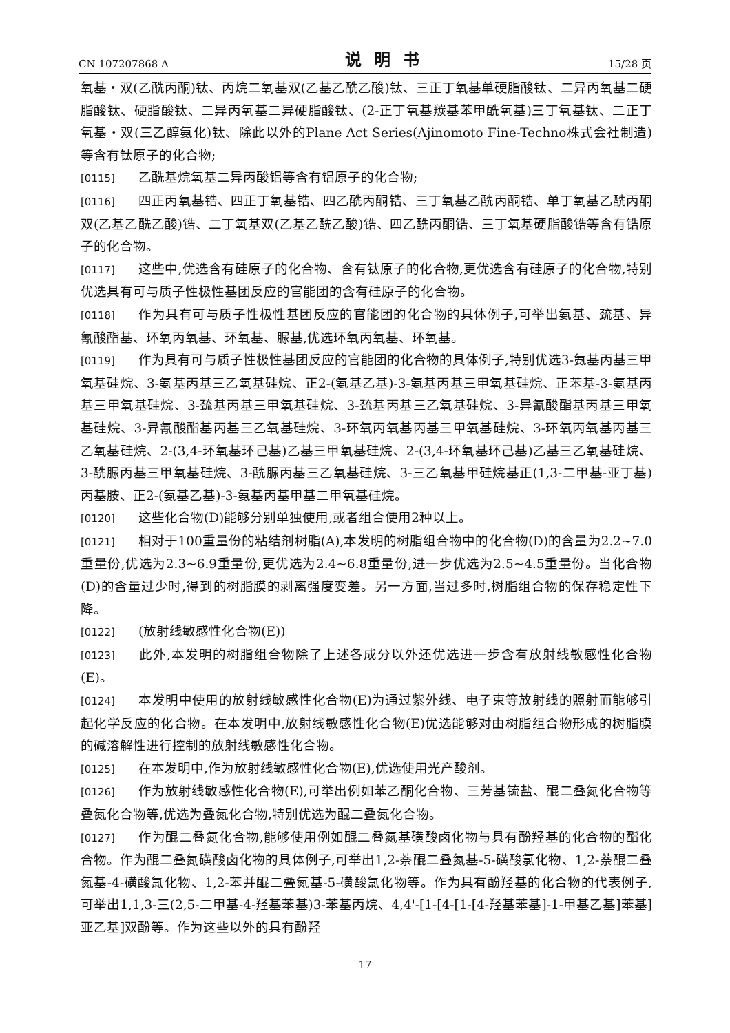CN 107207868 A 说明书 15/28 页
氧基・双(乙酰丙酮)钛、丙烷二氧基双(乙基乙酰乙酸)钛、三正丁氧基单硬脂酸钛、二异丙氧基二硬脂酸钛、硬脂酸钛、二异丙氧基二异硬脂酸钛、(2-正丁氧基羰基苯甲酰氧基)三丁氧基钛、二正丁氧基・双(三乙醇氨化)钛、除此以外的Plane Act Series(Ajinomoto Fine-Techno株式会社制造)等含有钛原子的化合物;
[0115] 乙酰基烷氧基二异丙酸铝等含有铝原子的化合物;
[0116] 四正丙氧基锆、四正丁氧基锆、四乙酰丙酮锆、三丁氧基乙酰丙酮锆、单丁氧基乙酰丙酮双(乙基乙酰乙酸)锆、二丁氧基双(乙基乙酰乙酸)锆、四乙酰丙酮锆、三丁氧基硬脂酸锆等含有锆原子的化合物。
[0117] 这些中,优选含有硅原子的化合物、含有钛原子的化合物,更优选含有硅原子的化合物,特别优选具有可与质子性极性基团反应的官能团的含有硅原子的化合物。
[0118] 作为具有可与质子性极性基团反应的官能团的化合物的具体例子,可举出氨基、巯基、异氰酸酯基、环氧丙氧基、环氧基、脲基,优选环氧丙氧基、环氧基。
[0119] 作为具有可与质子性极性基团反应的官能团的化合物的具体例子,特别优选3-氨基丙基三甲氧基硅烷、3-氨基丙基三乙氧基硅烷、正2-(氨基乙基)-3-氨基丙基三甲氧基硅烷、正苯基-3-氨基丙基三甲氧基硅烷、3-巯基丙基三甲氧基硅烷、3-巯基丙基三乙氧基硅烷、3-异氰酸酯基丙基三甲氧基硅烷、3-异氰酸酯基丙基三乙氧基硅烷、3-环氧丙氧基丙基三甲氧基硅烷、3-环氧丙氧基丙基三乙氧基硅烷、2-(3,4-环氧基环己基)乙基三甲氧基硅烷、2-(3,4-环氧基环己基)乙基三乙氧基硅烷、3-酰脲丙基三甲氧基硅烷、3-酰脲丙基三乙氧基硅烷、3-三乙氧基甲硅烷基正(1,3-二甲基-亚丁基)丙基胺、正2-(氨基乙基)-3-氨基丙基甲基二甲氧基硅烷。
[0120] 这些化合物(D)能够分别单独使用,或者组合使用2种以上。
[0121] 相对于100重量份的粘结剂树脂(A),本发明的树脂组合物中的化合物(D)的含量为2.2~7.0重量份,优选为2.3~6.9重量份,更优选为2.4~6.8重量份,进一步优选为2.5~4.5重量份。当化合物(D)的含量过少时,得到的树脂膜的剥离强度变差。另一方面,当过多时,树脂组合物的保存稳定性下降。
[0122] (放射线敏感性化合物(E))
[0123] 此外,本发明的树脂组合物除了上述各成分以外还优选进一步含有放射线敏感性化合物(E)。
[0124] 本发明中使用的放射线敏感性化合物(E)为通过紫外线、电子束等放射线的照射而能够引起化学反应的化合物。在本发明中,放射线敏感性化合物(E)优选能够对由树脂组合物形成的树脂膜的碱溶解性进行控制的放射线敏感性化合物。
[0125] 在本发明中,作为放射线敏感性化合物(E),优选使用光产酸剂。
[0126] 作为放射线敏感性化合物(E),可举出例如苯乙酮化合物、三芳基锍盐、醌二叠氮化合物等叠氮化合物等,优选为叠氮化合物,特别优选为醌二叠氮化合物。
[0127] 作为醌二叠氮化合物,能够使用例如醌二叠氮基磺酸卤化物与具有酚羟基的化合物的酯化合物。作为醌二叠氮磺酸卤化物的具体例子,可举出1,2-萘醌二叠氮基-5-磺酸氯化物、1,2-萘醌二叠氮基-4-磺酸氯化物、1,2-苯并醌二叠氮基-5-磺酸氯化物等。作为具有酚羟基的化合物的代表例子,可举出1,1,3-三(2,5-二甲基-4-羟基苯基)3-苯基丙烷、4,4'-[1-[4-[1-[4-羟基苯基]-1-甲基乙基]苯基]亚乙基]双酚等。作为这些以外的具有酚羟
17